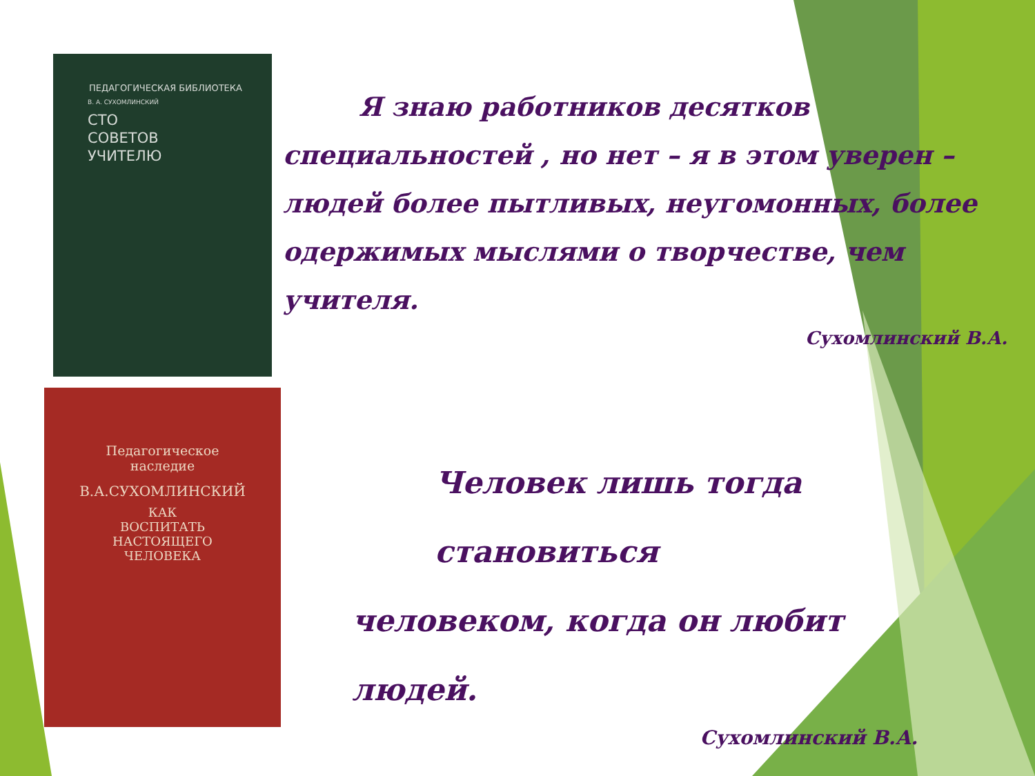ПЕДАГОГИЧЕСКАЯ БИБЛИОТЕКА
В. А. СУХОМЛИНСКИЙ
СТО
СОВЕТОВ
УЧИТЕЛЮ
Педагогическое
наследие
В.А.СУХОМЛИНСКИЙ
КАК
ВОСПИТАТЬ
НАСТОЯЩЕГО
ЧЕЛОВЕКА
Я знаю работников десятков специальностей , но нет – я в этом уверен – людей более пытливых, неугомонных, более одержимых мыслями о творчестве, чем учителя.
Сухомлинский В.А.
Человек лишь тогда становиться
человеком, когда он любит людей.
Сухомлинский В.А.